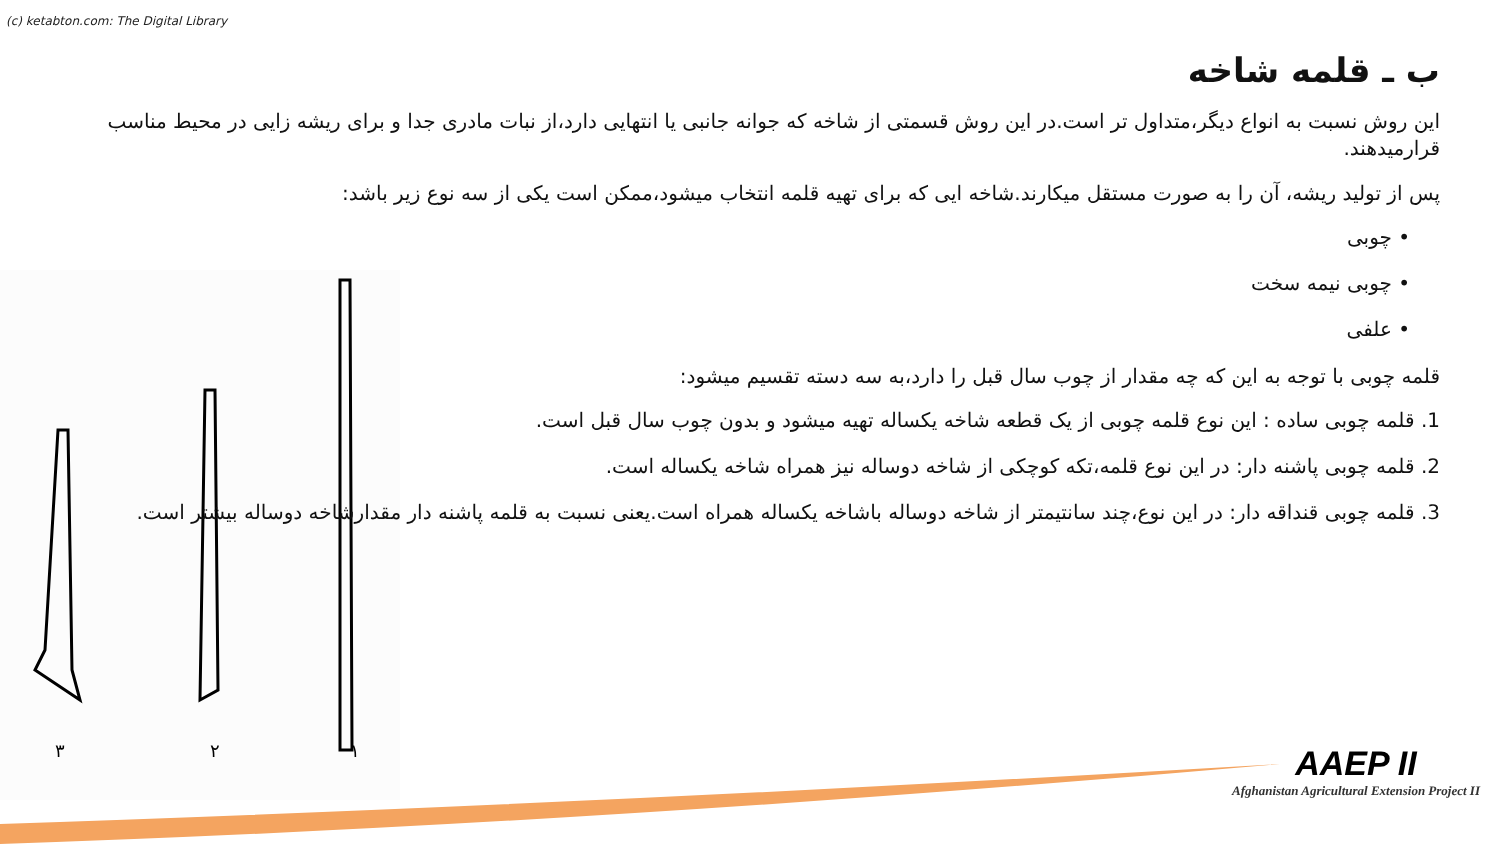(c) ketabton.com: The Digital Library
۱ ۲ ۳
ب ـ قلمه شاخه
این روش نسبت به انواع دیگر،متداول تر است.در این روش قسمتی از شاخه که جوانه جانبی یا انتهایی دارد،از نبات مادری جدا و برای ریشه زایی در محیط مناسب قرارمیدهند.
پس از تولید ریشه، آن را به صورت مستقل میکارند.شاخه ایی که برای تهیه قلمه انتخاب میشود،ممکن است یکی از سه نوع زیر باشد:
• چوبی
• چوبی نیمه سخت
• علفی
قلمه چوبی با توجه به این که چه مقدار از چوب سال قبل را دارد،به سه دسته تقسیم میشود:
1. قلمه چوبی ساده : این نوع قلمه چوبی از یک قطعه شاخه یکساله تهیه میشود و بدون چوب سال قبل است.
2. قلمه چوبی پاشنه دار: در این نوع قلمه،تکه کوچکی از شاخه دوساله نیز همراه شاخه یکساله است.
3. قلمه چوبی قنداقه دار: در این نوع،چند سانتیمتر از شاخه دوساله باشاخه یکساله همراه است.یعنی نسبت به قلمه پاشنه دار مقدارشاخه دوساله بیشتر است.
AAEP II
Afghanistan Agricultural Extension Project II